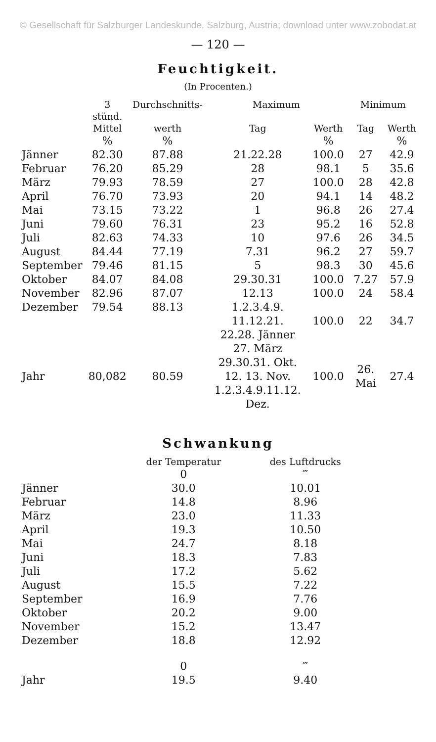© Gesellschaft für Salzburger Landeskunde, Salzburg, Austria; download unter www.zobodat.at
— 120 —
Feuchtigkeit.
(In Procenten.)
| | 3 stünd. | Durchschnitts- | Maximum | | Minimum | |
| --- | --- | --- | --- | --- | --- | --- |
| | Mittel | werth | Tag | Werth | Tag | Werth |
| | % | % | | % | | % |
| Jänner | 82.30 | 87.88 | 21.22.28 | 100.0 | 27 | 42.9 |
| Februar | 76.20 | 85.29 | 28 | 98.1 | 5 | 35.6 |
| März | 79.93 | 78.59 | 27 | 100.0 | 28 | 42.8 |
| April | 76.70 | 73.93 | 20 | 94.1 | 14 | 48.2 |
| Mai | 73.15 | 73.22 | 1 | 96.8 | 26 | 27.4 |
| Juni | 79.60 | 76.31 | 23 | 95.2 | 16 | 52.8 |
| Juli | 82.63 | 74.33 | 10 | 97.6 | 26 | 34.5 |
| August | 84.44 | 77.19 | 7.31 | 96.2 | 27 | 59.7 |
| September | 79.46 | 81.15 | 5 | 98.3 | 30 | 45.6 |
| Oktober | 84.07 | 84.08 | 29.30.31 | 100.0 | 7.27 | 57.9 |
| November | 82.96 | 87.07 | 12.13 | 100.0 | 24 | 58.4 |
| Dezember | 79.54 | 88.13 | 1.2.3.4.9. 11.12.21. 22.28. Jänner | 100.0 | 22 | 34.7 |
| Jahr | 80,082 | 80.59 | 27. März 29.30.31. Okt. 12. 13. Nov. 1.2.3.4.9.11.12. Dez. | 100.0 | 26. Mai | 27.4 |
Schwankung
| | der Temperatur | des Luftdrucks |
| --- | --- | --- |
| | 0 | ‴ |
| Jänner | 30.0 | 10.01 |
| Februar | 14.8 | 8.96 |
| März | 23.0 | 11.33 |
| April | 19.3 | 10.50 |
| Mai | 24.7 | 8.18 |
| Juni | 18.3 | 7.83 |
| Juli | 17.2 | 5.62 |
| August | 15.5 | 7.22 |
| September | 16.9 | 7.76 |
| Oktober | 20.2 | 9.00 |
| November | 15.2 | 13.47 |
| Dezember | 18.8 | 12.92 |
| | 0 | ‴ |
| Jahr | 19.5 | 9.40 |